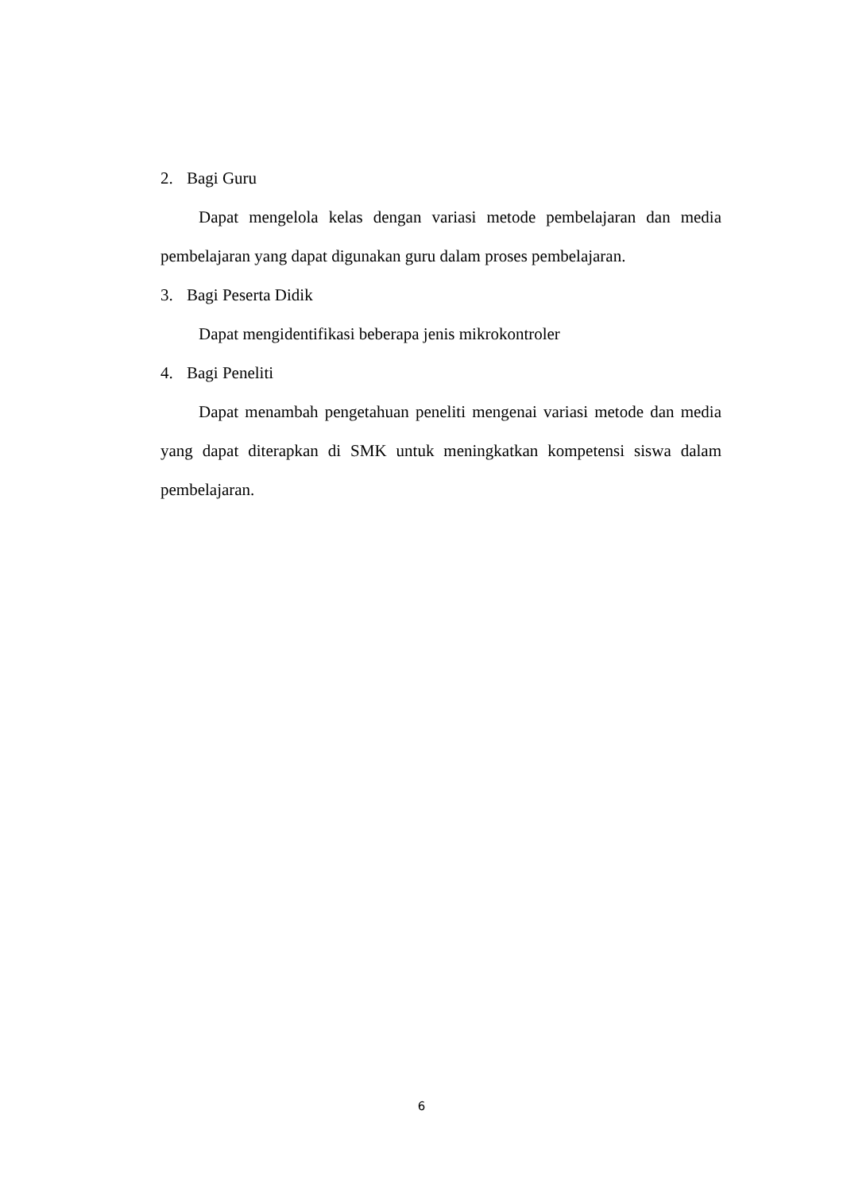2. Bagi Guru
Dapat mengelola kelas dengan variasi metode pembelajaran dan media pembelajaran yang dapat digunakan guru dalam proses pembelajaran.
3. Bagi Peserta Didik
Dapat mengidentifikasi beberapa jenis mikrokontroler
4. Bagi Peneliti
Dapat menambah pengetahuan peneliti mengenai variasi metode dan media yang dapat diterapkan di SMK untuk meningkatkan kompetensi siswa dalam pembelajaran.
6